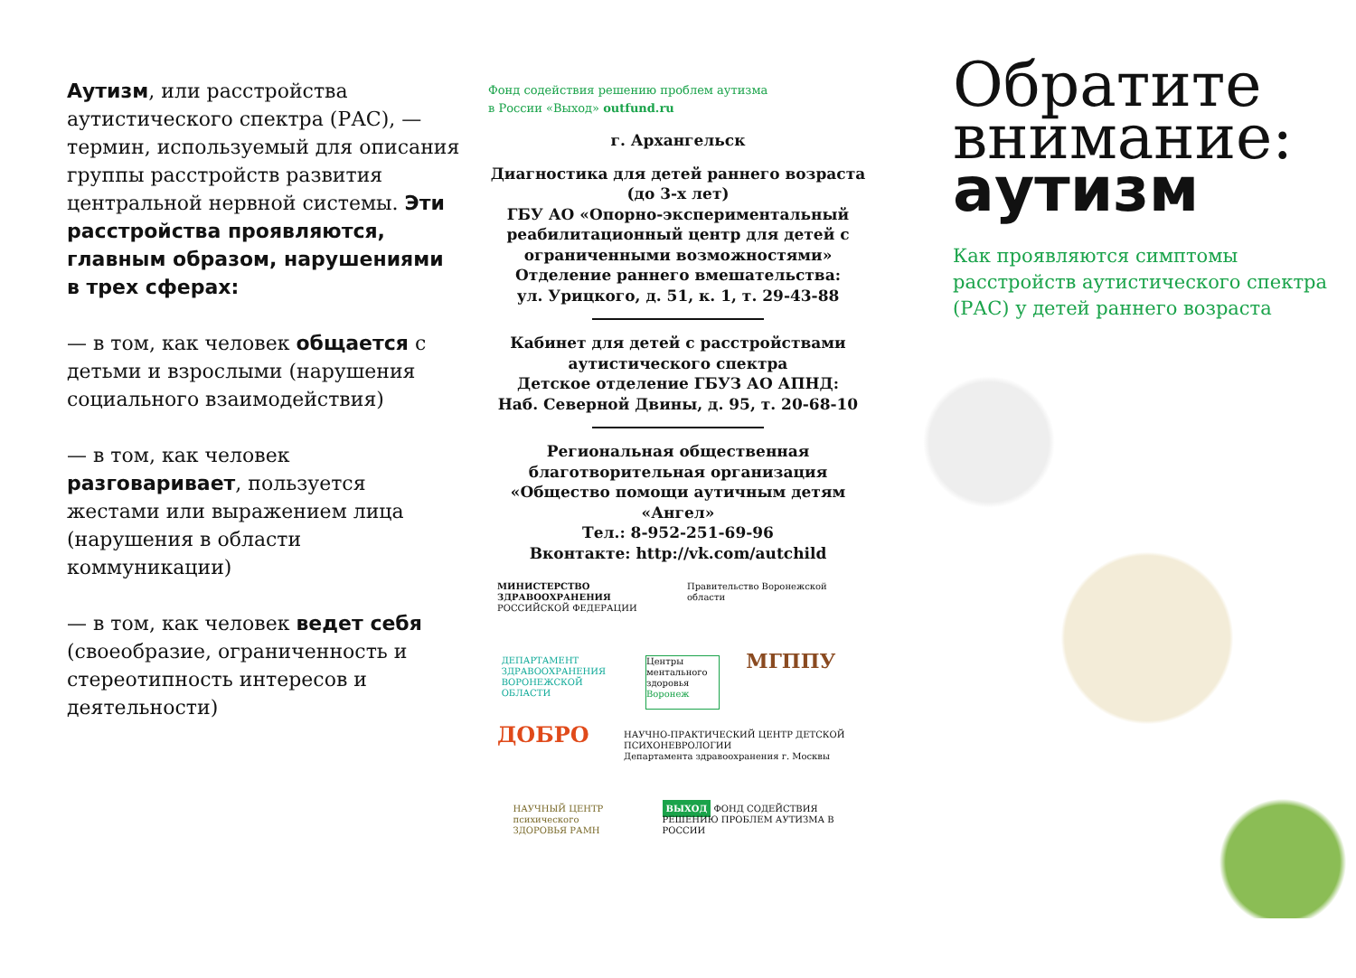Аутизм, или расстройства аутистического спектра (РАС), — термин, используемый для описания группы расстройств развития центральной нервной системы. Эти расстройства проявляются, главным образом, нарушениями в трех сферах:
— в том, как человек общается с детьми и взрослыми (нарушения социального взаимодействия)
— в том, как человек разговаривает, пользуется жестами или выражением лица (нарушения в области коммуникации)
— в том, как человек ведет себя (своеобразие, ограниченность и стереотипность интересов и деятельности)
Фонд содействия решению проблем аутизма
в России «Выход» outfund.ru
г. Архангельск
Диагностика для детей раннего возраста (до 3-х лет)
ГБУ АО «Опорно-экспериментальный реабилитационный центр для детей с ограниченными возможностями»
Отделение раннего вмешательства:
ул. Урицкого, д. 51, к. 1, т. 29-43-88
Кабинет для детей с расстройствами аутистического спектра
Детское отделение ГБУЗ АО АПНД:
Наб. Северной Двины, д. 95, т. 20-68-10
Региональная общественная благотворительная организация «Общество помощи аутичным детям «Ангел»
Тел.: 8-952-251-69-96
Вконтакте: http://vk.com/autchild
МИНИСТЕРСТВО ЗДРАВООХРАНЕНИЯ
РОССИЙСКОЙ ФЕДЕРАЦИИ
Правительство Воронежской области
ДЕПАРТАМЕНТ ЗДРАВООХРАНЕНИЯ ВОРОНЕЖСКОЙ ОБЛАСТИ
Центры ментального здоровья Воронеж
МГППУ
ДОБРО
НАУЧНО-ПРАКТИЧЕСКИЙ ЦЕНТР ДЕТСКОЙ ПСИХОНЕВРОЛОГИИ
Департамента здравоохранения г. Москвы
НАУЧНЫЙ ЦЕНТР психического ЗДОРОВЬЯ РАМН
ВЫХОД ФОНД СОДЕЙСТВИЯ РЕШЕНИЮ ПРОБЛЕМ АУТИЗМА В РОССИИ
Обратите внимание: аутизм
Как проявляются симптомы расстройств аутистического спектра (РАС) у детей раннего возраста